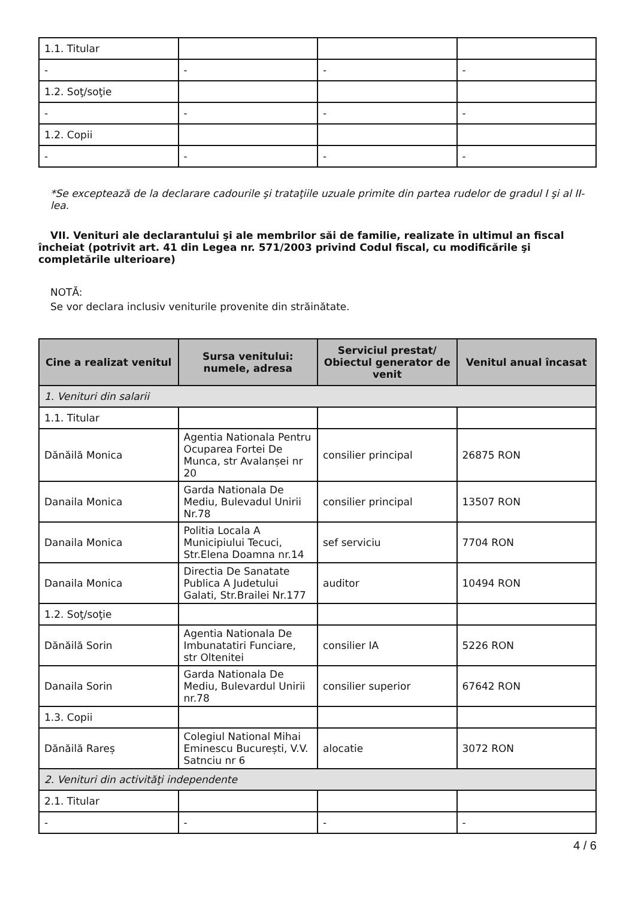| 1.1. Titular | | | |
| - | - | - | - |
| 1.2. Soţ/soţie | | | |
| - | - | - | - |
| 1.2. Copii | | | |
| - | - | - | - |
*Se exceptează de la declarare cadourile şi trataţiile uzuale primite din partea rudelor de gradul I şi al II-lea.
VII. Venituri ale declarantului şi ale membrilor săi de familie, realizate în ultimul an fiscal încheiat (potrivit art. 41 din Legea nr. 571/2003 privind Codul fiscal, cu modificările şi completările ulterioare)
NOTĂ:
Se vor declara inclusiv veniturile provenite din străinătate.
| Cine a realizat venitul | Sursa venitului: numele, adresa | Serviciul prestat/ Obiectul generator de venit | Venitul anual încasat |
| --- | --- | --- | --- |
| 1. Venituri din salarii | | | |
| 1.1. Titular | | | |
| Dănăilă Monica | Agentia Nationala Pentru Ocuparea Fortei De Munca, str Avalanșei nr 20 | consilier principal | 26875 RON |
| Danaila Monica | Garda Nationala De Mediu, Bulevadul Unirii Nr.78 | consilier principal | 13507 RON |
| Danaila Monica | Politia Locala A Municipiului Tecuci, Str.Elena Doamna nr.14 | sef serviciu | 7704 RON |
| Danaila Monica | Directia De Sanatate Publica A Judetului Galati, Str.Brailei Nr.177 | auditor | 10494 RON |
| 1.2. Soţ/soţie | | | |
| Dănăilă Sorin | Agentia Nationala De Imbunatatiri Funciare, str Oltenitei | consilier IA | 5226 RON |
| Danaila Sorin | Garda Nationala De Mediu, Bulevardul Unirii nr.78 | consilier superior | 67642 RON |
| 1.3. Copii | | | |
| Dănăilă Rareș | Colegiul National Mihai Eminescu București, V.V. Satnciu nr 6 | alocatie | 3072 RON |
| 2. Venituri din activităţi independente | | | |
| 2.1. Titular | | | |
| - | - | - | - |
4 / 6